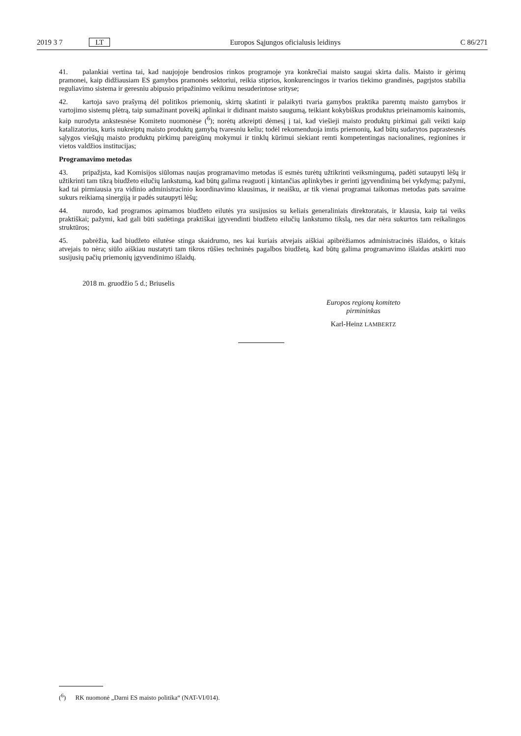2019 3 7 LT Europos Sąjungos oficialusis leidinys C 86/271
41. palankiai vertina tai, kad naujojoje bendrosios rinkos programoje yra konkrečiai maisto saugai skirta dalis. Maisto ir gėrimų pramonei, kaip didžiausiam ES gamybos pramonės sektoriui, reikia stiprios, konkurencingos ir tvarios tiekimo grandinės, pagrįstos stabilia reguliavimo sistema ir geresniu abipusio pripažinimo veikimu nesuderintose srityse;
42. kartoja savo prašymą dėl politikos priemonių, skirtų skatinti ir palaikyti tvaria gamybos praktika paremtų maisto gamybos ir vartojimo sistemų plėtrą, taip sumažinant poveikį aplinkai ir didinant maisto saugumą, teikiant kokybiškus produktus prieinamomis kainomis, kaip nurodyta ankstesnėse Komiteto nuomonėse (<sup>6</sup>); norėtų atkreipti dėmesį į tai, kad viešieji maisto produktų pirkimai gali veikti kaip katalizatorius, kuris nukreiptų maisto produktų gamybą tvaresniu keliu; todėl rekomenduoja imtis priemonių, kad būtų sudarytos paprastesnės sąlygos viešųjų maisto produktų pirkimų pareigūnų mokymui ir tinklų kūrimui siekiant remti kompetentingas nacionalines, regionines ir vietos valdžios institucijas;
Programavimo metodas
43. pripažįsta, kad Komisijos siūlomas naujas programavimo metodas iš esmės turėtų užtikrinti veiksmingumą, padėti sutaupyti lėšų ir užtikrinti tam tikrą biudžeto eilučių lankstumą, kad būtų galima reaguoti į kintančias aplinkybes ir gerinti įgyvendinimą bei vykdymą; pažymi, kad tai pirmiausia yra vidinio administracinio koordinavimo klausimas, ir neaišku, ar tik vienai programai taikomas metodas pats savaime sukurs reikiamą sinergiją ir padės sutaupyti lėšų;
44. nurodo, kad programos apimamos biudžeto eilutės yra susijusios su keliais generaliniais direktoratais, ir klausia, kaip tai veiks praktiškai; pažymi, kad gali būti sudėtinga praktiškai įgyvendinti biudžeto eilučių lankstumo tikslą, nes dar nėra sukurtos tam reikalingos struktūros;
45. pabrėžia, kad biudžeto eilutėse stinga skaidrumo, nes kai kuriais atvejais aiškiai apibrėžiamos administracinės išlaidos, o kitais atvejais to nėra; siūlo aiškiau nustatyti tam tikros rūšies techninės pagalbos biudžetą, kad būtų galima programavimo išlaidas atskirti nuo susijusių pačių priemonių įgyvendinimo išlaidų.
2018 m. gruodžio 5 d.; Briuselis
Europos regionų komiteto
pirmininkas
Karl-Heinz LAMBERTZ
(<sup>6</sup>) RK nuomonė „Darni ES maisto politika“ (NAT-VI/014).